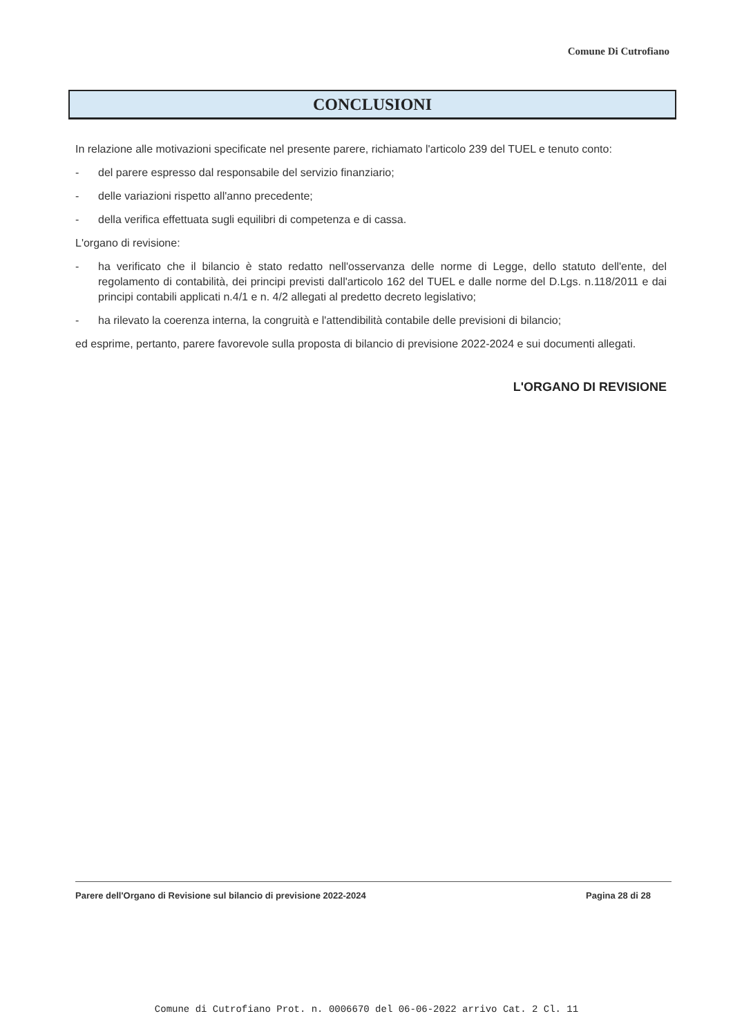Comune Di Cutrofiano
CONCLUSIONI
In relazione alle motivazioni specificate nel presente parere, richiamato l'articolo 239 del TUEL e tenuto conto:
- del parere espresso dal responsabile del servizio finanziario;
- delle variazioni rispetto all'anno precedente;
- della verifica effettuata sugli equilibri di competenza e di cassa.
L'organo di revisione:
- ha verificato che il bilancio è stato redatto nell'osservanza delle norme di Legge, dello statuto dell'ente, del regolamento di contabilità, dei principi previsti dall'articolo 162 del TUEL e dalle norme del D.Lgs. n.118/2011 e dai principi contabili applicati n.4/1 e n. 4/2 allegati al predetto decreto legislativo;
- ha rilevato la coerenza interna, la congruità e l'attendibilità contabile delle previsioni di bilancio;
ed esprime, pertanto, parere favorevole sulla proposta di bilancio di previsione 2022-2024 e sui documenti allegati.
L'ORGANO DI REVISIONE
Parere dell'Organo di Revisione sul bilancio di previsione 2022-2024 Pagina 28 di 28
Comune di Cutrofiano Prot. n. 0006670 del 06-06-2022 arrivo Cat. 2 Cl. 11